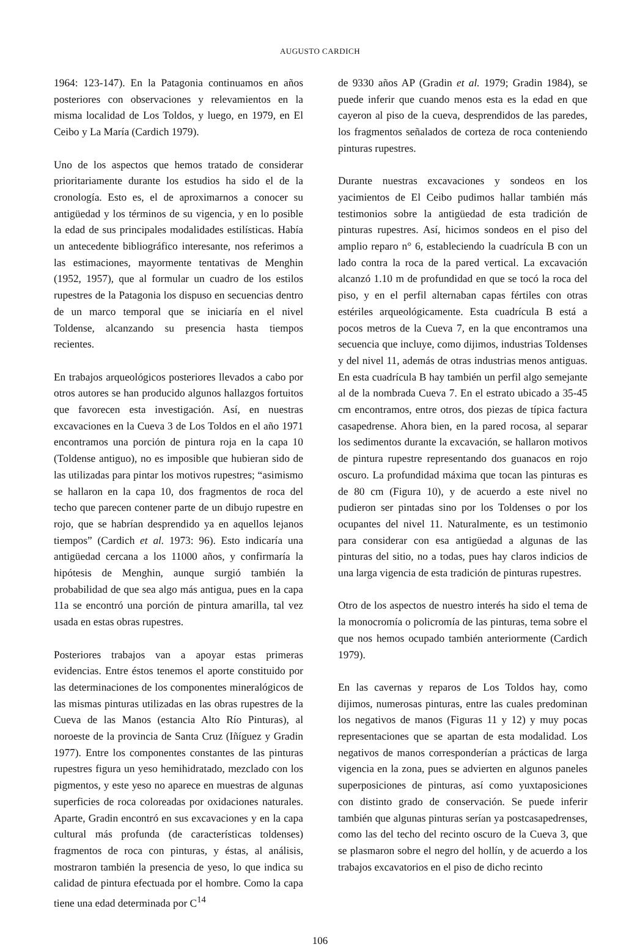AUGUSTO CARDICH
1964: 123-147). En la Patagonia continuamos en años posteriores con observaciones y relevamientos en la misma localidad de Los Toldos, y luego, en 1979, en El Ceibo y La María (Cardich 1979).
Uno de los aspectos que hemos tratado de considerar prioritariamente durante los estudios ha sido el de la cronología. Esto es, el de aproximarnos a conocer su antigüedad y los términos de su vigencia, y en lo posible la edad de sus principales modalidades estilísticas. Había un antecedente bibliográfico interesante, nos referimos a las estimaciones, mayormente tentativas de Menghin (1952, 1957), que al formular un cuadro de los estilos rupestres de la Patagonia los dispuso en secuencias dentro de un marco temporal que se iniciaría en el nivel Toldense, alcanzando su presencia hasta tiempos recientes.
En trabajos arqueológicos posteriores llevados a cabo por otros autores se han producido algunos hallazgos fortuitos que favorecen esta investigación. Así, en nuestras excavaciones en la Cueva 3 de Los Toldos en el año 1971 encontramos una porción de pintura roja en la capa 10 (Toldense antiguo), no es imposible que hubieran sido de las utilizadas para pintar los motivos rupestres; “asimismo se hallaron en la capa 10, dos fragmentos de roca del techo que parecen contener parte de un dibujo rupestre en rojo, que se habrían desprendido ya en aquellos lejanos tiempos” (Cardich et al. 1973: 96). Esto indicaría una antigüedad cercana a los 11000 años, y confirmaría la hipótesis de Menghin, aunque surgió también la probabilidad de que sea algo más antigua, pues en la capa 11a se encontró una porción de pintura amarilla, tal vez usada en estas obras rupestres.
Posteriores trabajos van a apoyar estas primeras evidencias. Entre éstos tenemos el aporte constituido por las determinaciones de los componentes mineralógicos de las mismas pinturas utilizadas en las obras rupestres de la Cueva de las Manos (estancia Alto Río Pinturas), al noroeste de la provincia de Santa Cruz (Iñíguez y Gradin 1977). Entre los componentes constantes de las pinturas rupestres figura un yeso hemihidratado, mezclado con los pigmentos, y este yeso no aparece en muestras de algunas superficies de roca coloreadas por oxidaciones naturales. Aparte, Gradin encontró en sus excavaciones y en la capa cultural más profunda (de características toldenses) fragmentos de roca con pinturas, y éstas, al análisis, mostraron también la presencia de yeso, lo que indica su calidad de pintura efectuada por el hombre. Como la capa tiene una edad determinada por C<sup>14</sup>
de 9330 años AP (Gradin et al. 1979; Gradin 1984), se puede inferir que cuando menos esta es la edad en que cayeron al piso de la cueva, desprendidos de las paredes, los fragmentos señalados de corteza de roca conteniendo pinturas rupestres.
Durante nuestras excavaciones y sondeos en los yacimientos de El Ceibo pudimos hallar también más testimonios sobre la antigüedad de esta tradición de pinturas rupestres. Así, hicimos sondeos en el piso del amplio reparo n° 6, estableciendo la cuadrícula B con un lado contra la roca de la pared vertical. La excavación alcanzó 1.10 m de profundidad en que se tocó la roca del piso, y en el perfil alternaban capas fértiles con otras estériles arqueológicamente. Esta cuadrícula B está a pocos metros de la Cueva 7, en la que encontramos una secuencia que incluye, como dijimos, industrias Toldenses y del nivel 11, además de otras industrias menos antiguas. En esta cuadrícula B hay también un perfil algo semejante al de la nombrada Cueva 7. En el estrato ubicado a 35-45 cm encontramos, entre otros, dos piezas de típica factura casapedrense. Ahora bien, en la pared rocosa, al separar los sedimentos durante la excavación, se hallaron motivos de pintura rupestre representando dos guanacos en rojo oscuro. La profundidad máxima que tocan las pinturas es de 80 cm (Figura 10), y de acuerdo a este nivel no pudieron ser pintadas sino por los Toldenses o por los ocupantes del nivel 11. Naturalmente, es un testimonio para considerar con esa antigüedad a algunas de las pinturas del sitio, no a todas, pues hay claros indicios de una larga vigencia de esta tradición de pinturas rupestres.
Otro de los aspectos de nuestro interés ha sido el tema de la monocromía o policromía de las pinturas, tema sobre el que nos hemos ocupado también anteriormente (Cardich 1979).
En las cavernas y reparos de Los Toldos hay, como dijimos, numerosas pinturas, entre las cuales predominan los negativos de manos (Figuras 11 y 12) y muy pocas representaciones que se apartan de esta modalidad. Los negativos de manos corresponderían a prácticas de larga vigencia en la zona, pues se advierten en algunos paneles superposiciones de pinturas, así como yuxtaposiciones con distinto grado de conservación. Se puede inferir también que algunas pinturas serían ya postcasapedrenses, como las del techo del recinto oscuro de la Cueva 3, que se plasmaron sobre el negro del hollín, y de acuerdo a los trabajos excavatorios en el piso de dicho recinto
106